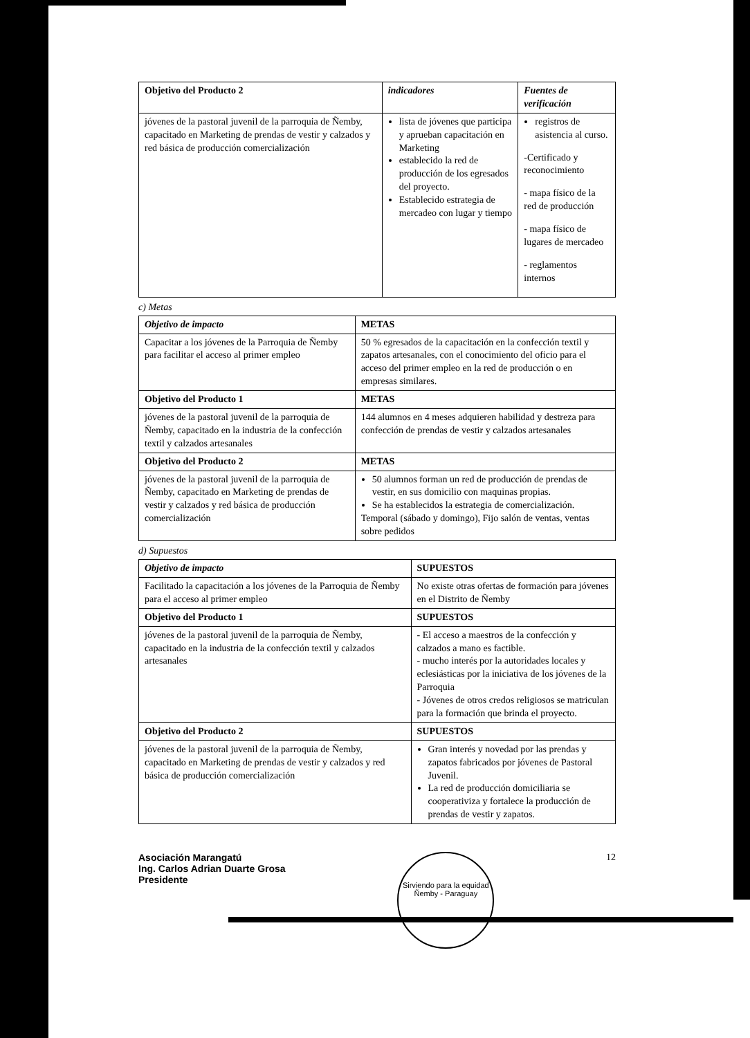| Objetivo del Producto 2 | indicadores | Fuentes de verificación |
| --- | --- | --- |
| jóvenes de la pastoral juvenil de la parroquia de Ñemby, capacitado en Marketing de prendas de vestir y calzados y red básica de producción comercialización | lista de jóvenes que participa y aprueban capacitación en Marketing establecido la red de producción de los egresados del proyecto. Establecido estrategia de mercadeo con lugar y tiempo | registros de asistencia al curso. -Certificado y reconocimiento - mapa físico de la red de producción - mapa físico de lugares de mercadeo - reglamentos internos |
c) Metas
| Objetivo de impacto | METAS |
| --- | --- |
| Capacitar a los jóvenes de la Parroquia de Ñemby para facilitar el acceso al primer empleo | 50 % egresados de la capacitación en la confección textil y zapatos artesanales, con el conocimiento del oficio para el acceso del primer empleo en la red de producción o en empresas similares. |
| Objetivo del Producto 1 | METAS |
| jóvenes de la pastoral juvenil de la parroquia de Ñemby, capacitado en la industria de la confección textil y calzados artesanales | 144 alumnos en 4 meses adquieren habilidad y destreza para confección de prendas de vestir y calzados artesanales |
| Objetivo del Producto 2 | METAS |
| jóvenes de la pastoral juvenil de la parroquia de Ñemby, capacitado en Marketing de prendas de vestir y calzados y red básica de producción comercialización | 50 alumnos forman un red de producción de prendas de vestir, en sus domicilio con maquinas propias. Se ha establecidos la estrategia de comercialización. Temporal (sábado y domingo), Fijo salón de ventas, ventas sobre pedidos |
d) Supuestos
| Objetivo de impacto | SUPUESTOS |
| --- | --- |
| Facilitado la capacitación a los jóvenes de la Parroquia de Ñemby para el acceso al primer empleo | No existe otras ofertas de formación para jóvenes en el Distrito de Ñemby |
| Objetivo del Producto 1 | SUPUESTOS |
| jóvenes de la pastoral juvenil de la parroquia de Ñemby, capacitado en la industria de la confección textil y calzados artesanales | - El acceso a maestros de la confección y calzados a mano es factible. - mucho interés por la autoridades locales y eclesiásticas por la iniciativa de los jóvenes de la Parroquia - Jóvenes de otros credos religiosos se matriculan para la formación que brinda el proyecto. |
| Objetivo del Producto 2 | SUPUESTOS |
| jóvenes de la pastoral juvenil de la parroquia de Ñemby, capacitado en Marketing de prendas de vestir y calzados y red básica de producción comercialización | Gran interés y novedad por las prendas y zapatos fabricados por jóvenes de Pastoral Juvenil. La red de producción domiciliaria se cooperativiza y fortalece la producción de prendas de vestir y zapatos. |
Asociación Marangatú
Ing. Carlos Adrian Duarte Grosa
Presidente
Sirviendo para la equidad
Ñemby - Paraguay
12